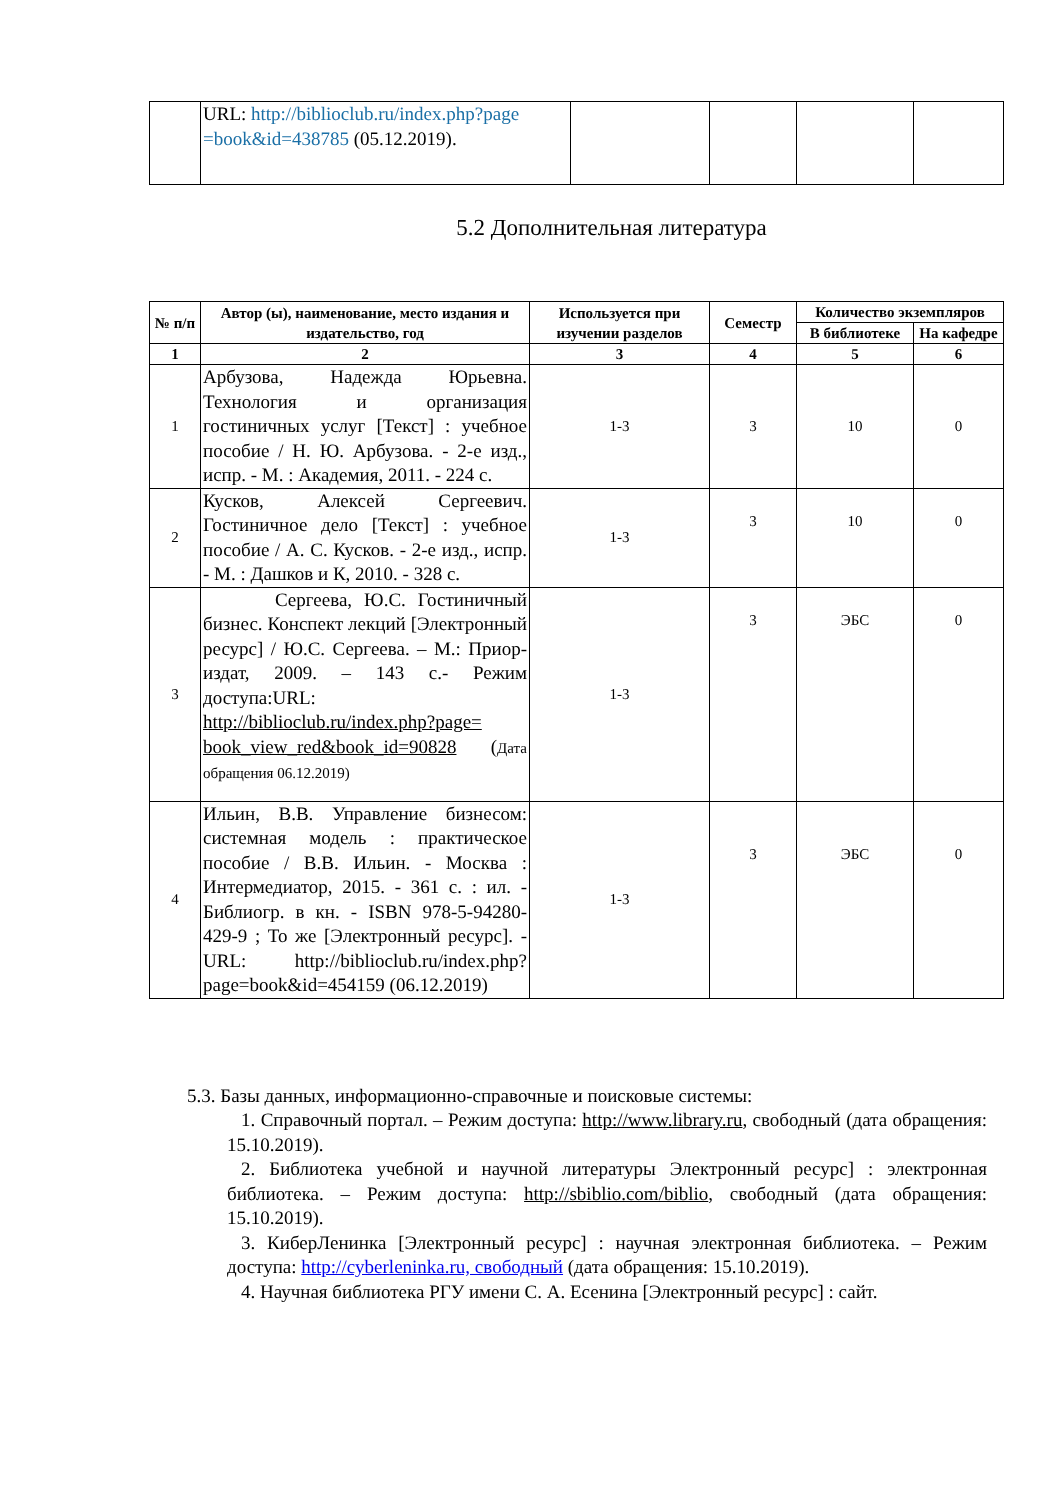| | URL: http://biblioclub.ru/index.php?page =book&id=438785 (05.12.2019). | | | | |
5.2 Дополнительная литература
| № п/п | Автор (ы), наименование, место издания и издательство, год | Используется при изучении разделов | Семестр | Количество экземпляров | |
| --- | --- | --- | --- | --- | --- |
| | | | | В библиотеке | На кафедре |
| 1 | 2 | 3 | 4 | 5 | 6 |
| 1 | Арбузова, Надежда Юрьевна. Технология и организация гостиничных услуг [Текст] : учебное пособие / Н. Ю. Арбузова. - 2-е изд., испр. - М. : Академия, 2011. - 224 с. | 1-3 | 3 | 10 | 0 |
| 2 | Кусков, Алексей Сергеевич. Гостиничное дело [Текст] : учебное пособие / А. С. Кусков. - 2-е изд., испр. - М. : Дашков и К, 2010. - 328 с. | 1-3 | 3 | 10 | 0 |
| 3 | Сергеева, Ю.С. Гостиничный бизнес. Конспект лекций [Электронный ресурс] / Ю.С. Сергеева. – М.: Приор-издат, 2009. – 143 с.- Режим доступа:URL: http://biblioclub.ru/index.php?page= book_view_red&book_id=90828 ( Дата обращения 06.12.2019) | 1-3 | 3 | ЭБС | 0 |
| 4 | Ильин, В.В. Управление бизнесом: системная модель : практическое пособие / В.В. Ильин. - Москва : Интермедиатор, 2015. - 361 с. : ил. - Библиогр. в кн. - ISBN 978-5-94280-429-9 ; То же [Электронный ресурс]. - URL: http://biblioclub.ru/index.php?page=book&id=454159 (06.12.2019) | 1-3 | 3 | ЭБС | 0 |
5.3. Базы данных, информационно-справочные и поисковые системы:
1. Справочный портал. – Режим доступа: http://www.library.ru, свободный (дата обращения: 15.10.2019).
2. Библиотека учебной и научной литературы Электронный ресурс] : электронная библиотека. – Режим доступа: http://sbiblio.com/biblio, свободный (дата обращения: 15.10.2019).
3. КиберЛенинка [Электронный ресурс] : научная электронная библиотека. – Режим доступа: http://cyberleninka.ru, свободный (дата обращения: 15.10.2019).
4. Научная библиотека РГУ имени С. А. Есенина [Электронный ресурс] : сайт.